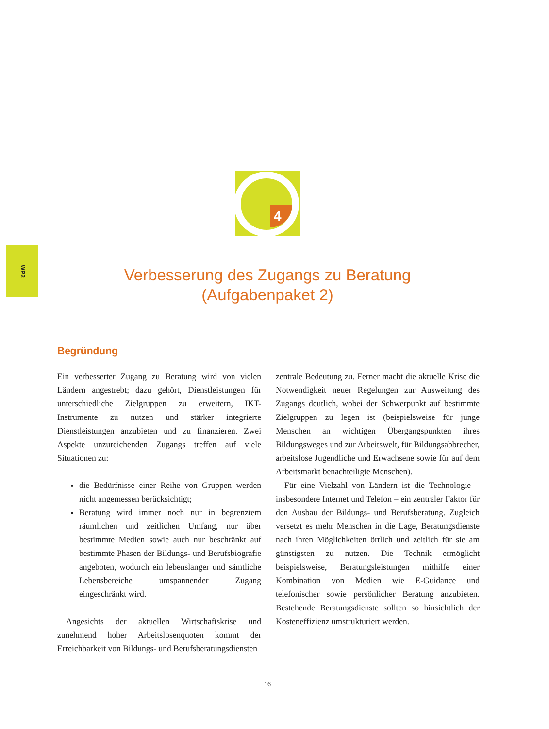WP2
4
Verbesserung des Zugangs zu Beratung
(Aufgabenpaket 2)
Begründung
Ein verbesserter Zugang zu Beratung wird von vielen Ländern angestrebt; dazu gehört, Dienstleistungen für unterschiedliche Zielgruppen zu erweitern, IKT-Instrumente zu nutzen und stärker integrierte Dienstleistungen anzubieten und zu finanzieren. Zwei Aspekte unzureichenden Zugangs treffen auf viele Situationen zu:
die Bedürfnisse einer Reihe von Gruppen werden nicht angemessen berücksichtigt;
Beratung wird immer noch nur in begrenztem räumlichen und zeitlichen Umfang, nur über bestimmte Medien sowie auch nur beschränkt auf bestimmte Phasen der Bildungs- und Berufsbiografie angeboten, wodurch ein lebenslanger und sämtliche Lebensbereiche umspannender Zugang eingeschränkt wird.
Angesichts der aktuellen Wirtschaftskrise und zunehmend hoher Arbeitslosenquoten kommt der Erreichbarkeit von Bildungs- und Berufsberatungsdiensten
zentrale Bedeutung zu. Ferner macht die aktuelle Krise die Notwendigkeit neuer Regelungen zur Ausweitung des Zugangs deutlich, wobei der Schwerpunkt auf bestimmte Zielgruppen zu legen ist (beispielsweise für junge Menschen an wichtigen Übergangspunkten ihres Bildungsweges und zur Arbeitswelt, für Bildungsabbrecher, arbeitslose Jugendliche und Erwachsene sowie für auf dem Arbeitsmarkt benachteiligte Menschen).
Für eine Vielzahl von Ländern ist die Technologie – insbesondere Internet und Telefon – ein zentraler Faktor für den Ausbau der Bildungs- und Berufsberatung. Zugleich versetzt es mehr Menschen in die Lage, Beratungsdienste nach ihren Möglichkeiten örtlich und zeitlich für sie am günstigsten zu nutzen. Die Technik ermöglicht beispielsweise, Beratungsleistungen mithilfe einer Kombination von Medien wie E-Guidance und telefonischer sowie persönlicher Beratung anzubieten. Bestehende Beratungsdienste sollten so hinsichtlich der Kosteneffizienz umstrukturiert werden.
16